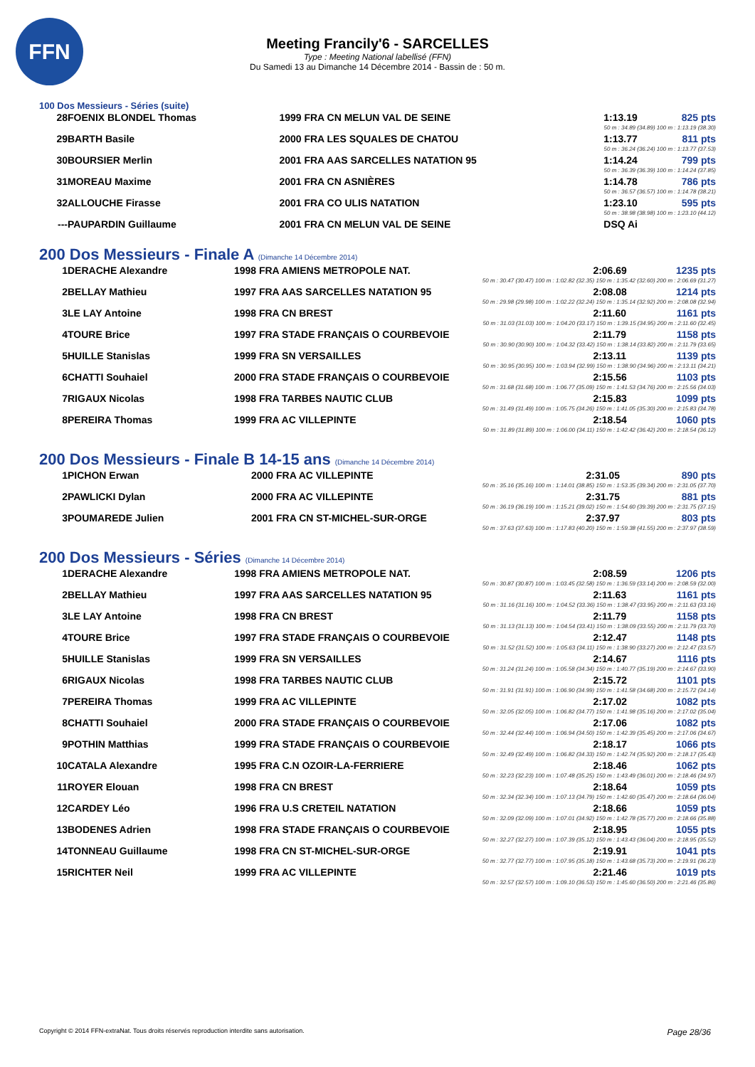FFN
Meeting Francily'6 - SARCELLES
Type : Meeting National labellisé (FFN)
Du Samedi 13 au Dimanche 14 Décembre 2014 - Bassin de : 50 m.
100 Dos Messieurs - Séries (suite)
| 28 | FOENIX BLONDEL Thomas | 1999 FRA CN MELUN VAL DE SEINE | 1:13.19 | 825 pts |
| 50 m : 34.89 (34.89) 100 m : 1:13.19 (38.30) | | | | |
| 29 | BARTH Basile | 2000 FRA LES SQUALES DE CHATOU | 1:13.77 | 811 pts |
| 50 m : 36.24 (36.24) 100 m : 1:13.77 (37.53) | | | | |
| 30 | BOURSIER Merlin | 2001 FRA AAS SARCELLES NATATION 95 | 1:14.24 | 799 pts |
| 50 m : 36.39 (36.39) 100 m : 1:14.24 (37.85) | | | | |
| 31 | MOREAU Maxime | 2001 FRA CN ASNIÈRES | 1:14.78 | 786 pts |
| 50 m : 36.57 (36.57) 100 m : 1:14.78 (38.21) | | | | |
| 32 | ALLOUCHE Firasse | 2001 FRA CO ULIS NATATION | 1:23.10 | 595 pts |
| 50 m : 38.98 (38.98) 100 m : 1:23.10 (44.12) | | | | |
| --- | PAUPARDIN Guillaume | 2001 FRA CN MELUN VAL DE SEINE | DSQ Ai | |
200 Dos Messieurs - Finale A (Dimanche 14 Décembre 2014)
| 1 | DERACHE Alexandre | 1998 FRA AMIENS METROPOLE NAT. | 2:06.69 | 1235 pts |
| 50 m : 30.47 (30.47) 100 m : 1:02.82 (32.35) 150 m : 1:35.42 (32.60) 200 m : 2:06.69 (31.27) | | | | |
| 2 | BELLAY Mathieu | 1997 FRA AAS SARCELLES NATATION 95 | 2:08.08 | 1214 pts |
| 50 m : 29.98 (29.98) 100 m : 1:02.22 (32.24) 150 m : 1:35.14 (32.92) 200 m : 2:08.08 (32.94) | | | | |
| 3 | LE LAY Antoine | 1998 FRA CN BREST | 2:11.60 | 1161 pts |
| 50 m : 31.03 (31.03) 100 m : 1:04.20 (33.17) 150 m : 1:39.15 (34.95) 200 m : 2:11.60 (32.45) | | | | |
| 4 | TOURE Brice | 1997 FRA STADE FRANÇAIS O COURBEVOIE | 2:11.79 | 1158 pts |
| 50 m : 30.90 (30.90) 100 m : 1:04.32 (33.42) 150 m : 1:38.14 (33.82) 200 m : 2:11.79 (33.65) | | | | |
| 5 | HUILLE Stanislas | 1999 FRA SN VERSAILLES | 2:13.11 | 1139 pts |
| 50 m : 30.95 (30.95) 100 m : 1:03.94 (32.99) 150 m : 1:38.90 (34.96) 200 m : 2:13.11 (34.21) | | | | |
| 6 | CHATTI Souhaiel | 2000 FRA STADE FRANÇAIS O COURBEVOIE | 2:15.56 | 1103 pts |
| 50 m : 31.68 (31.68) 100 m : 1:06.77 (35.09) 150 m : 1:41.53 (34.76) 200 m : 2:15.56 (34.03) | | | | |
| 7 | RIGAUX Nicolas | 1998 FRA TARBES NAUTIC CLUB | 2:15.83 | 1099 pts |
| 50 m : 31.49 (31.49) 100 m : 1:05.75 (34.26) 150 m : 1:41.05 (35.30) 200 m : 2:15.83 (34.78) | | | | |
| 8 | PEREIRA Thomas | 1999 FRA AC VILLEPINTE | 2:18.54 | 1060 pts |
| 50 m : 31.89 (31.89) 100 m : 1:06.00 (34.11) 150 m : 1:42.42 (36.42) 200 m : 2:18.54 (36.12) | | | | |
200 Dos Messieurs - Finale B 14-15 ans (Dimanche 14 Décembre 2014)
| 1 | PICHON Erwan | 2000 FRA AC VILLEPINTE | 2:31.05 | 890 pts |
| 50 m : 35.16 (35.16) 100 m : 1:14.01 (38.85) 150 m : 1:53.35 (39.34) 200 m : 2:31.05 (37.70) | | | | |
| 2 | PAWLICKI Dylan | 2000 FRA AC VILLEPINTE | 2:31.75 | 881 pts |
| 50 m : 36.19 (36.19) 100 m : 1:15.21 (39.02) 150 m : 1:54.60 (39.39) 200 m : 2:31.75 (37.15) | | | | |
| 3 | POUMAREDE Julien | 2001 FRA CN ST-MICHEL-SUR-ORGE | 2:37.97 | 803 pts |
| 50 m : 37.63 (37.63) 100 m : 1:17.83 (40.20) 150 m : 1:59.38 (41.55) 200 m : 2:37.97 (38.59) | | | | |
200 Dos Messieurs - Séries (Dimanche 14 Décembre 2014)
| 1 | DERACHE Alexandre | 1998 FRA AMIENS METROPOLE NAT. | 2:08.59 | 1206 pts |
| 50 m : 30.87 (30.87) 100 m : 1:03.45 (32.58) 150 m : 1:36.59 (33.14) 200 m : 2:08.59 (32.00) | | | | |
| 2 | BELLAY Mathieu | 1997 FRA AAS SARCELLES NATATION 95 | 2:11.63 | 1161 pts |
| 50 m : 31.16 (31.16) 100 m : 1:04.52 (33.36) 150 m : 1:38.47 (33.95) 200 m : 2:11.63 (33.16) | | | | |
| 3 | LE LAY Antoine | 1998 FRA CN BREST | 2:11.79 | 1158 pts |
| 50 m : 31.13 (31.13) 100 m : 1:04.54 (33.41) 150 m : 1:38.09 (33.55) 200 m : 2:11.79 (33.70) | | | | |
| 4 | TOURE Brice | 1997 FRA STADE FRANÇAIS O COURBEVOIE | 2:12.47 | 1148 pts |
| 50 m : 31.52 (31.52) 100 m : 1:05.63 (34.11) 150 m : 1:38.90 (33.27) 200 m : 2:12.47 (33.57) | | | | |
| 5 | HUILLE Stanislas | 1999 FRA SN VERSAILLES | 2:14.67 | 1116 pts |
| 50 m : 31.24 (31.24) 100 m : 1:05.58 (34.34) 150 m : 1:40.77 (35.19) 200 m : 2:14.67 (33.90) | | | | |
| 6 | RIGAUX Nicolas | 1998 FRA TARBES NAUTIC CLUB | 2:15.72 | 1101 pts |
| 50 m : 31.91 (31.91) 100 m : 1:06.90 (34.99) 150 m : 1:41.58 (34.68) 200 m : 2:15.72 (34.14) | | | | |
| 7 | PEREIRA Thomas | 1999 FRA AC VILLEPINTE | 2:17.02 | 1082 pts |
| 50 m : 32.05 (32.05) 100 m : 1:06.82 (34.77) 150 m : 1:41.98 (35.16) 200 m : 2:17.02 (35.04) | | | | |
| 8 | CHATTI Souhaiel | 2000 FRA STADE FRANÇAIS O COURBEVOIE | 2:17.06 | 1082 pts |
| 50 m : 32.44 (32.44) 100 m : 1:06.94 (34.50) 150 m : 1:42.39 (35.45) 200 m : 2:17.06 (34.67) | | | | |
| 9 | POTHIN Matthias | 1999 FRA STADE FRANÇAIS O COURBEVOIE | 2:18.17 | 1066 pts |
| 50 m : 32.49 (32.49) 100 m : 1:06.82 (34.33) 150 m : 1:42.74 (35.92) 200 m : 2:18.17 (35.43) | | | | |
| 10 | CATALA Alexandre | 1995 FRA C.N OZOIR-LA-FERRIERE | 2:18.46 | 1062 pts |
| 50 m : 32.23 (32.23) 100 m : 1:07.48 (35.25) 150 m : 1:43.49 (36.01) 200 m : 2:18.46 (34.97) | | | | |
| 11 | ROYER Elouan | 1998 FRA CN BREST | 2:18.64 | 1059 pts |
| 50 m : 32.34 (32.34) 100 m : 1:07.13 (34.79) 150 m : 1:42.60 (35.47) 200 m : 2:18.64 (36.04) | | | | |
| 12 | CARDEY Léo | 1996 FRA U.S CRETEIL NATATION | 2:18.66 | 1059 pts |
| 50 m : 32.09 (32.09) 100 m : 1:07.01 (34.92) 150 m : 1:42.78 (35.77) 200 m : 2:18.66 (35.88) | | | | |
| 13 | BODENES Adrien | 1998 FRA STADE FRANÇAIS O COURBEVOIE | 2:18.95 | 1055 pts |
| 50 m : 32.27 (32.27) 100 m : 1:07.39 (35.12) 150 m : 1:43.43 (36.04) 200 m : 2:18.95 (35.52) | | | | |
| 14 | TONNEAU Guillaume | 1998 FRA CN ST-MICHEL-SUR-ORGE | 2:19.91 | 1041 pts |
| 50 m : 32.77 (32.77) 100 m : 1:07.95 (35.18) 150 m : 1:43.68 (35.73) 200 m : 2:19.91 (36.23) | | | | |
| 15 | RICHTER Neil | 1999 FRA AC VILLEPINTE | 2:21.46 | 1019 pts |
| 50 m : 32.57 (32.57) 100 m : 1:09.10 (36.53) 150 m : 1:45.60 (36.50) 200 m : 2:21.46 (35.86) | | | | |
Copyright © 2014 FFN-extraNat. Tous droits réservés reproduction interdite sans autorisation. Page 28/36